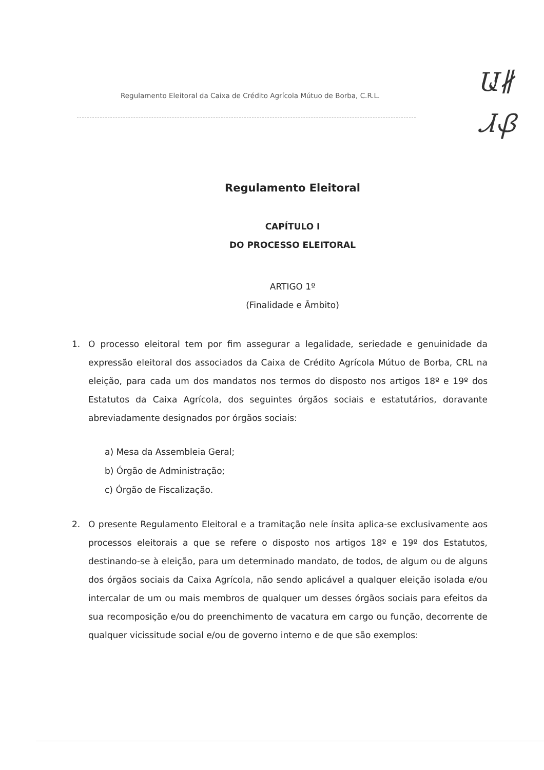Regulamento Eleitoral da Caixa de Crédito Agrícola Mútuo de Borba, C.R.L.
Ա∦
ᏗᏰ
Regulamento Eleitoral
CAPÍTULO I
DO PROCESSO ELEITORAL
ARTIGO 1º
(Finalidade e Âmbito)
1. O processo eleitoral tem por fim assegurar a legalidade, seriedade e genuinidade da expressão eleitoral dos associados da Caixa de Crédito Agrícola Mútuo de Borba, CRL na eleição, para cada um dos mandatos nos termos do disposto nos artigos 18º e 19º dos Estatutos da Caixa Agrícola, dos seguintes órgãos sociais e estatutários, doravante abreviadamente designados por órgãos sociais:
a) Mesa da Assembleia Geral;
b) Órgão de Administração;
c) Órgão de Fiscalização.
2. O presente Regulamento Eleitoral e a tramitação nele ínsita aplica-se exclusivamente aos processos eleitorais a que se refere o disposto nos artigos 18º e 19º dos Estatutos, destinando-se à eleição, para um determinado mandato, de todos, de algum ou de alguns dos órgãos sociais da Caixa Agrícola, não sendo aplicável a qualquer eleição isolada e/ou intercalar de um ou mais membros de qualquer um desses órgãos sociais para efeitos da sua recomposição e/ou do preenchimento de vacatura em cargo ou função, decorrente de qualquer vicissitude social e/ou de governo interno e de que são exemplos: